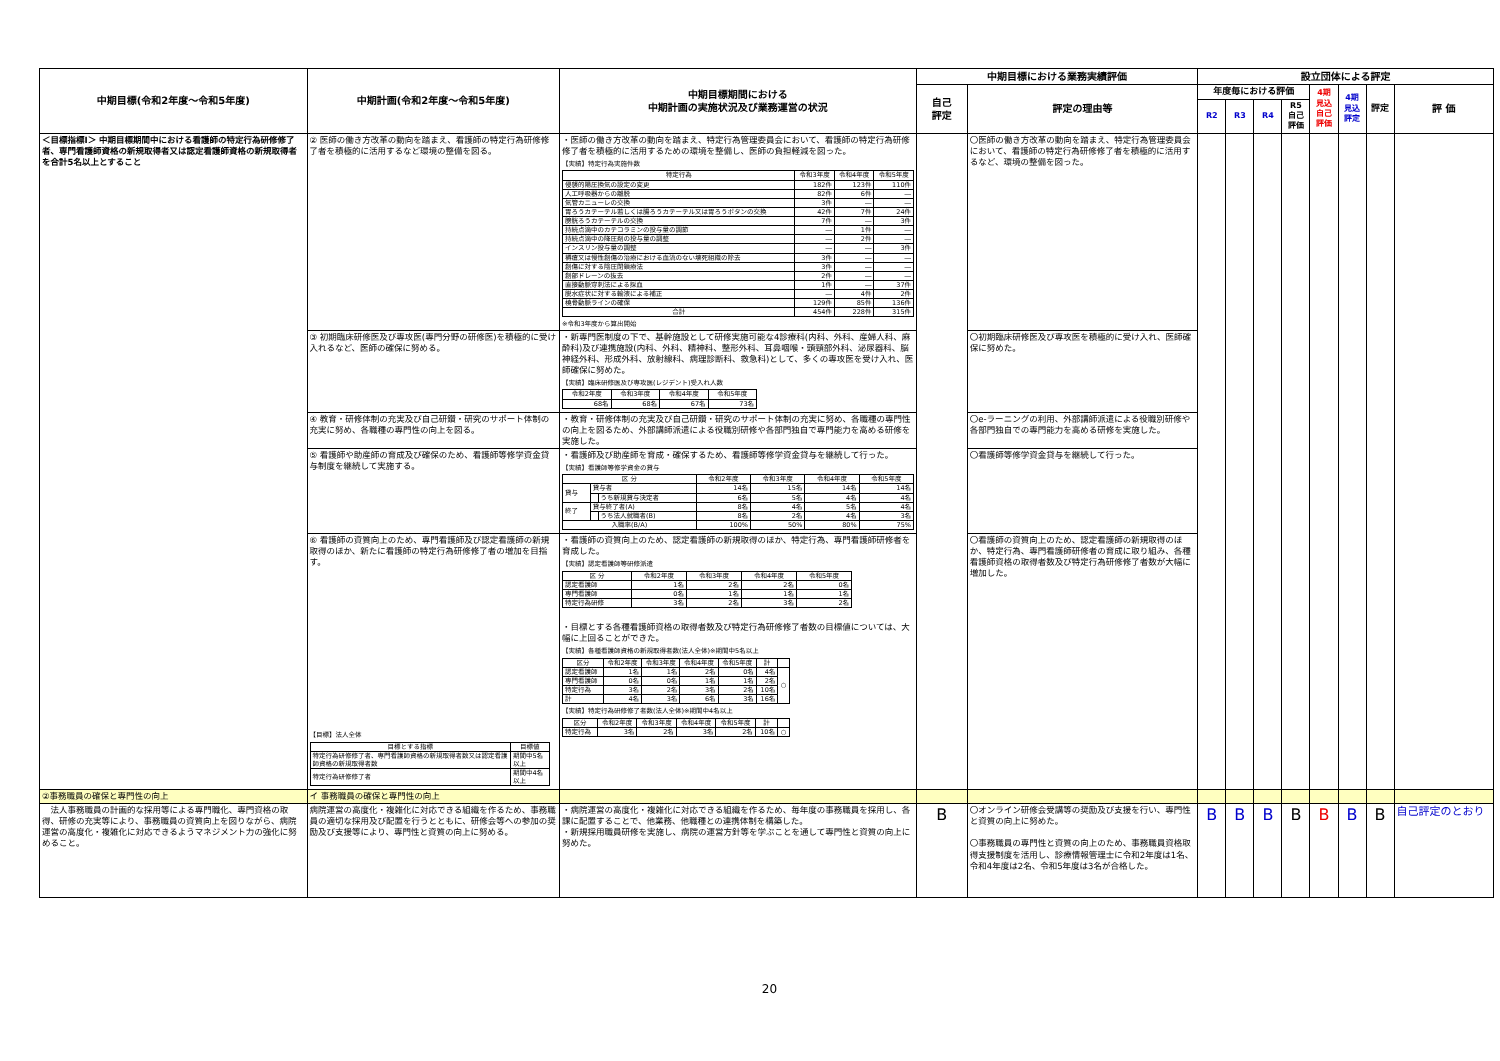| 中期目標(令和2年度～令和5年度) | 中期計画(令和2年度～令和5年度) | 中期目標期間における 中期計画の実施状況及び業務運営の状況 | 中期目標における業務実績評価 | | 設立団体による評定 | | | | | | | |
| --- | --- | --- | --- | --- | --- | --- | --- | --- | --- | --- | --- | --- |
| | | | 自己 評定 | 評定の理由等 | 年度毎における評価 | | | | 4期 見込 自己 評価 | 4期 見込 評定 | 評定 | 評 価 |
| | | | | | R2 | R3 | R4 | R5 自己 評価 | | | | |
| ＜目標指標Ⅰ＞ 中期目標期間中における看護師の特定行為研修修了者、専門看護師資格の新規取得者又は認定看護師資格の新規取得者を合計5名以上とすること | ② 医師の働き方改革の動向を踏まえ、看護師の特定行為研修修了者を積極的に活用するなど環境の整備を図る。 | ・医師の働き方改革の動向を踏まえ、特定行為管理委員会において、看護師の特定行為研修修了者を積極的に活用するための環境を整備し、医師の負担軽減を図った。 【実績】特定行為実施件数 / 特定行為 / 令和3年度 / 令和4年度 / 令和5年度 / / --- / --- / --- / --- / / 侵襲的陽圧換気の設定の変更 / 182件 / 123件 / 110件 / / 人工呼吸器からの離脱 / 82件 / 6件 / ― / / 気管カニューレの交換 / 3件 / ― / ― / / 胃ろうカテーテル若しくは腸ろうカテーテル又は胃ろうボタンの交換 / 42件 / 7件 / 24件 / / 膀胱ろうカテーテルの交換 / 7件 / ― / 3件 / / 持続点滴中のカテコラミンの投与量の調節 / ― / 1件 / ― / / 持続点滴中の降圧剤の投与量の調整 / ― / 2件 / ― / / インスリン投与量の調整 / ― / ― / 3件 / / 褥瘡又は慢性創傷の治療における血流のない壊死組織の除去 / 3件 / ― / ― / / 創傷に対する陰圧閉鎖療法 / 3件 / ― / ― / / 創部ドレーンの抜去 / 2件 / ― / ― / / 直接動脈穿刺法による採血 / 1件 / ― / 37件 / / 脱水症状に対する輸液による補正 / ― / 4件 / 2件 / / 橈骨動脈ラインの確保 / 129件 / 85件 / 136件 / / 合計 / 454件 / 228件 / 315件 / ※令和3年度から算出開始 | | 〇医師の働き方改革の動向を踏まえ、特定行為管理委員会において、看護師の特定行為研修修了者を積極的に活用するなど、環境の整備を図った。 | | | | | | | | |
| | ③ 初期臨床研修医及び専攻医(専門分野の研修医)を積極的に受け入れるなど、医師の確保に努める。 | ・新専門医制度の下で、基幹施設として研修実施可能な4診療科(内科、外科、産婦人科、麻酔科)及び連携施設(内科、外科、精神科、整形外科、耳鼻咽喉・頭頸部外科、泌尿器科、脳神経外科、形成外科、放射線科、病理診断科、救急科)として、多くの専攻医を受け入れ、医師確保に努めた。 【実績】臨床研修医及び専攻医(レジデント)受入れ人数 / 令和2年度 / 令和3年度 / 令和4年度 / 令和5年度 / / --- / --- / --- / --- / / 68名 / 68名 / 67名 / 73名 / | | 〇初期臨床研修医及び専攻医を積極的に受け入れ、医師確保に努めた。 | | | | | | | | |
| | ④ 教育・研修体制の充実及び自己研鑽・研究のサポート体制の充実に努め、各職種の専門性の向上を図る。 | ・教育・研修体制の充実及び自己研鑽・研究のサポート体制の充実に努め、各職種の専門性の向上を図るため、外部講師派遣による役職別研修や各部門独自で専門能力を高める研修を実施した。 | | 〇e-ラーニングの利用、外部講師派遣による役職別研修や各部門独自での専門能力を高める研修を実施した。 | | | | | | | | |
| | ⑤ 看護師や助産師の育成及び確保のため、看護師等修学資金貸与制度を継続して実施する。 | ・看護師及び助産師を育成・確保するため、看護師等修学資金貸与を継続して行った。 【実績】看護師等修学資金の貸与 / 区 分 / / / 令和2年度 / 令和3年度 / 令和4年度 / 令和5年度 / / --- / --- / --- / --- / --- / --- / --- / / 貸与 / 貸与者 / / 14名 / 15名 / 14名 / 14名 / / / / うち新規貸与決定者 / 6名 / 5名 / 4名 / 4名 / / 終了 / 貸与終了者(A) / / 8名 / 4名 / 5名 / 4名 / / / / うち法人就職者(B) / 8名 / 2名 / 4名 / 3名 / / 入職率(B/A) / / / 100% / 50% / 80% / 75% / | | 〇看護師等修学資金貸与を継続して行った。 | | | | | | | | |
| | ⑥ 看護師の資質向上のため、専門看護師及び認定看護師の新規取得のほか、新たに看護師の特定行為研修修了者の増加を目指す。 【目標】法人全体 / 目標とする指標 / 目標値 / / --- / --- / / 特定行為研修修了者、専門看護師資格の新規取得者数又は認定看護師資格の新規取得者数 / 期間中5名以上 / / 特定行為研修修了者 / 期間中4名以上 / | ・看護師の資質向上のため、認定看護師の新規取得のほか、特定行為、専門看護師研修者を育成した。 【実績】認定看護師等研修派遣 / 区 分 / 令和2年度 / 令和3年度 / 令和4年度 / 令和5年度 / / --- / --- / --- / --- / --- / / 認定看護師 / 1名 / 2名 / 2名 / 0名 / / 専門看護師 / 0名 / 1名 / 1名 / 1名 / / 特定行為研修 / 3名 / 2名 / 3名 / 2名 / ・目標とする各種看護師資格の取得者数及び特定行為研修修了者数の目標値については、大幅に上回ることができた。 【実績】各種看護師資格の新規取得者数(法人全体)※期間中5名以上 / 区分 / 令和2年度 / 令和3年度 / 令和4年度 / 令和5年度 / 計 / / / --- / --- / --- / --- / --- / --- / --- / / 認定看護師 / 1名 / 1名 / 2名 / 0名 / 4名 / ○ / / 専門看護師 / 0名 / 0名 / 1名 / 1名 / 2名 / / / 特定行為 / 3名 / 2名 / 3名 / 2名 / 10名 / / / 計 / 4名 / 3名 / 6名 / 3名 / 16名 / / 【実績】特定行為研修修了者数(法人全体)※期間中4名以上 / 区分 / 令和2年度 / 令和3年度 / 令和4年度 / 令和5年度 / 計 / / / --- / --- / --- / --- / --- / --- / --- / / 特定行為 / 3名 / 2名 / 3名 / 2名 / 10名 / ○ / | | 〇看護師の資質向上のため、認定看護師の新規取得のほか、特定行為、専門看護師研修者の育成に取り組み、各種看護師資格の取得者数及び特定行為研修修了者数が大幅に増加した。 | | | | | | | | |
| ②事務職員の確保と専門性の向上 | イ 事務職員の確保と専門性の向上 | | | | | | | | | | | |
| 法人事務職員の計画的な採用等による専門職化、専門資格の取得、研修の充実等により、事務職員の資質向上を図りながら、病院運営の高度化・複雑化に対応できるようマネジメント力の強化に努めること。 | 病院運営の高度化・複雑化に対応できる組織を作るため、事務職員の適切な採用及び配置を行うとともに、研修会等への参加の奨励及び支援等により、専門性と資質の向上に努める。 | ・病院運営の高度化・複雑化に対応できる組織を作るため、毎年度の事務職員を採用し、各課に配置することで、他業務、他職種との連携体制を構築した。 ・新規採用職員研修を実施し、病院の運営方針等を学ぶことを通して専門性と資質の向上に努めた。 | B | 〇オンライン研修会受講等の奨励及び支援を行い、専門性と資質の向上に努めた。 〇事務職員の専門性と資質の向上のため、事務職員資格取得支援制度を活用し、診療情報管理士に令和2年度は1名、令和4年度は2名、令和5年度は3名が合格した。 | B | B | B | B | B | B | B | 自己評定のとおり |
20